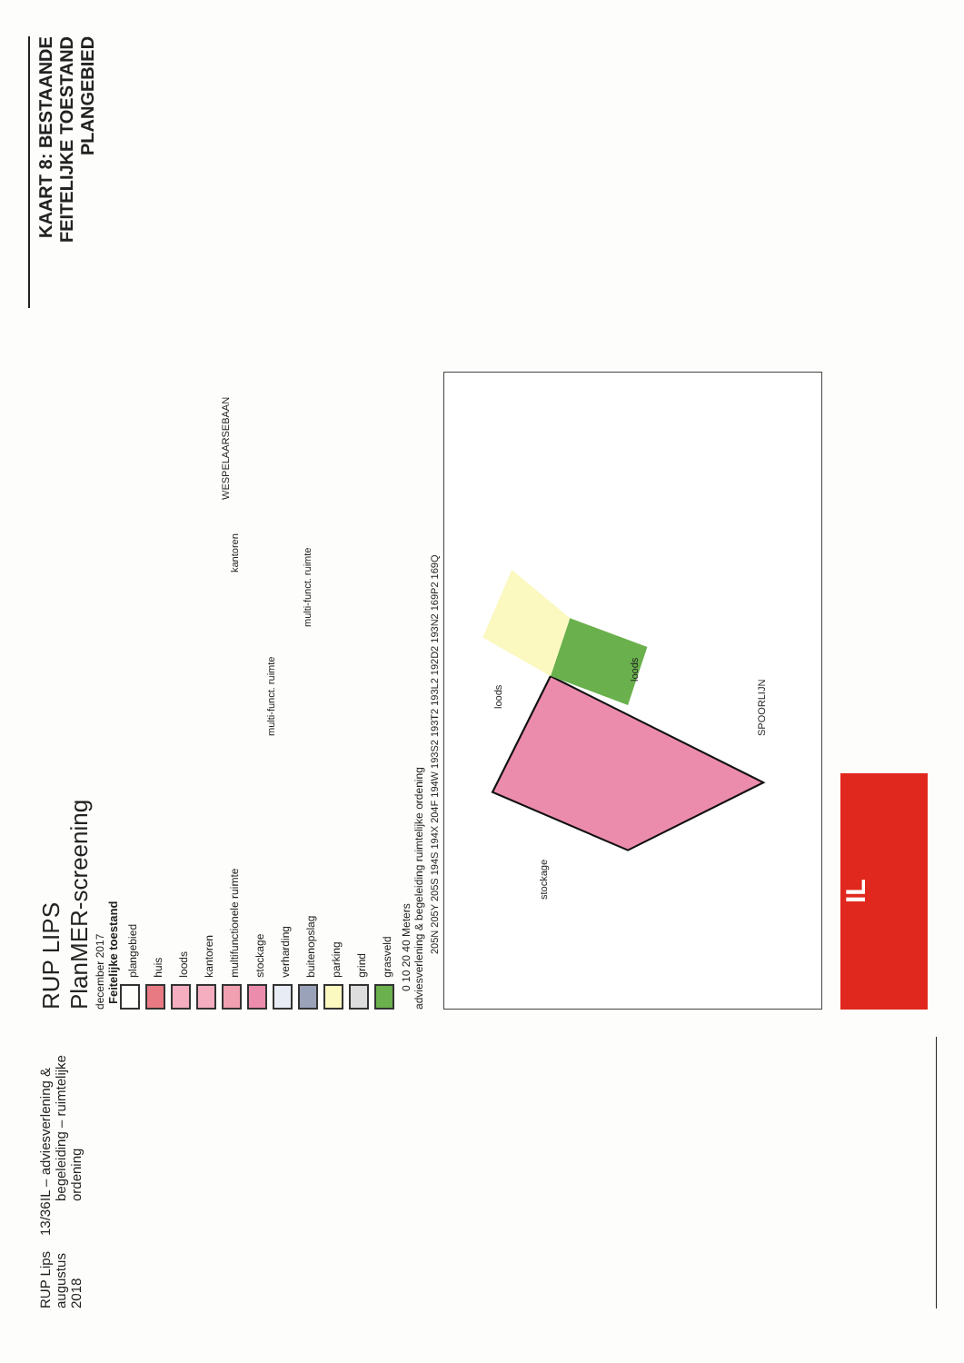KAART 8: BESTAANDE FEITELIJKE TOESTAND PLANGEBIED
RUP LIPS
PlanMER-screening
december 2017
Feitelijke toestand
plangebied
huis
loods
kantoren
multifunctionele ruimte
stockage
verharding
buitenopslag
parking
grind
grasveld
0 10 20 40 Meters
adviesverlening & begeleiding ruimtelijke ordening
stockage
loods
loods
kantoren
multi-funct. ruimte
multi-funct. ruimte SPOORLIJN
WESPELAARSEBAAN
205N 205Y 205S 194S 194X 204F 194W 193S2 193T2 193L2 192D2 193N2 169P2 169Q
IL
RUP Lips augustus 2018 13/36 IL – adviesverlening & begeleiding – ruimtelijke ordening